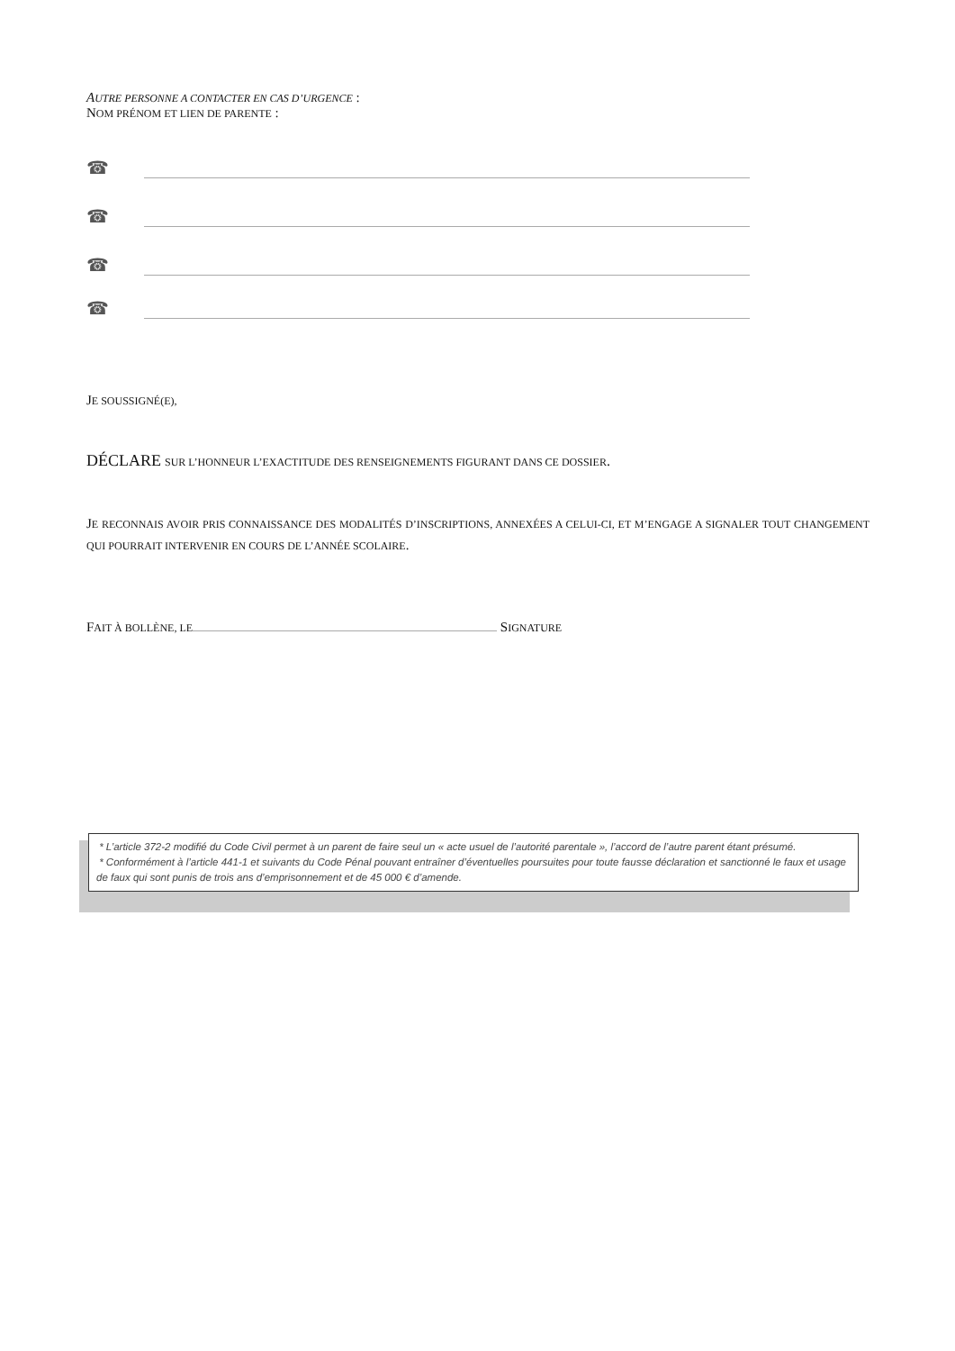AUTRE PERSONNE A CONTACTER EN CAS D’URGENCE :
NOM PRÉNOM ET LIEN DE PARENTE :
☎
☎
☎
☎
JE SOUSSIGNÉ(E),
DÉCLARE SUR L’HONNEUR L’EXACTITUDE DES RENSEIGNEMENTS FIGURANT DANS CE DOSSIER.
JE RECONNAIS AVOIR PRIS CONNAISSANCE DES MODALITÉS D’INSCRIPTIONS, ANNEXÉES A CELUI-CI, ET M’ENGAGE A SIGNALER TOUT CHANGEMENT QUI POURRAIT INTERVENIR EN COURS DE L’ANNÉE SCOLAIRE.
FAIT À BOLLÈNE, LE SIGNATURE
* L’article 372-2 modifié du Code Civil permet à un parent de faire seul un « acte usuel de l’autorité parentale », l’accord de l’autre parent étant présumé.
* Conformément à l’article 441-1 et suivants du Code Pénal pouvant entraîner d’éventuelles poursuites pour toute fausse déclaration et sanctionné le faux et usage de faux qui sont punis de trois ans d’emprisonnement et de 45 000 € d’amende.